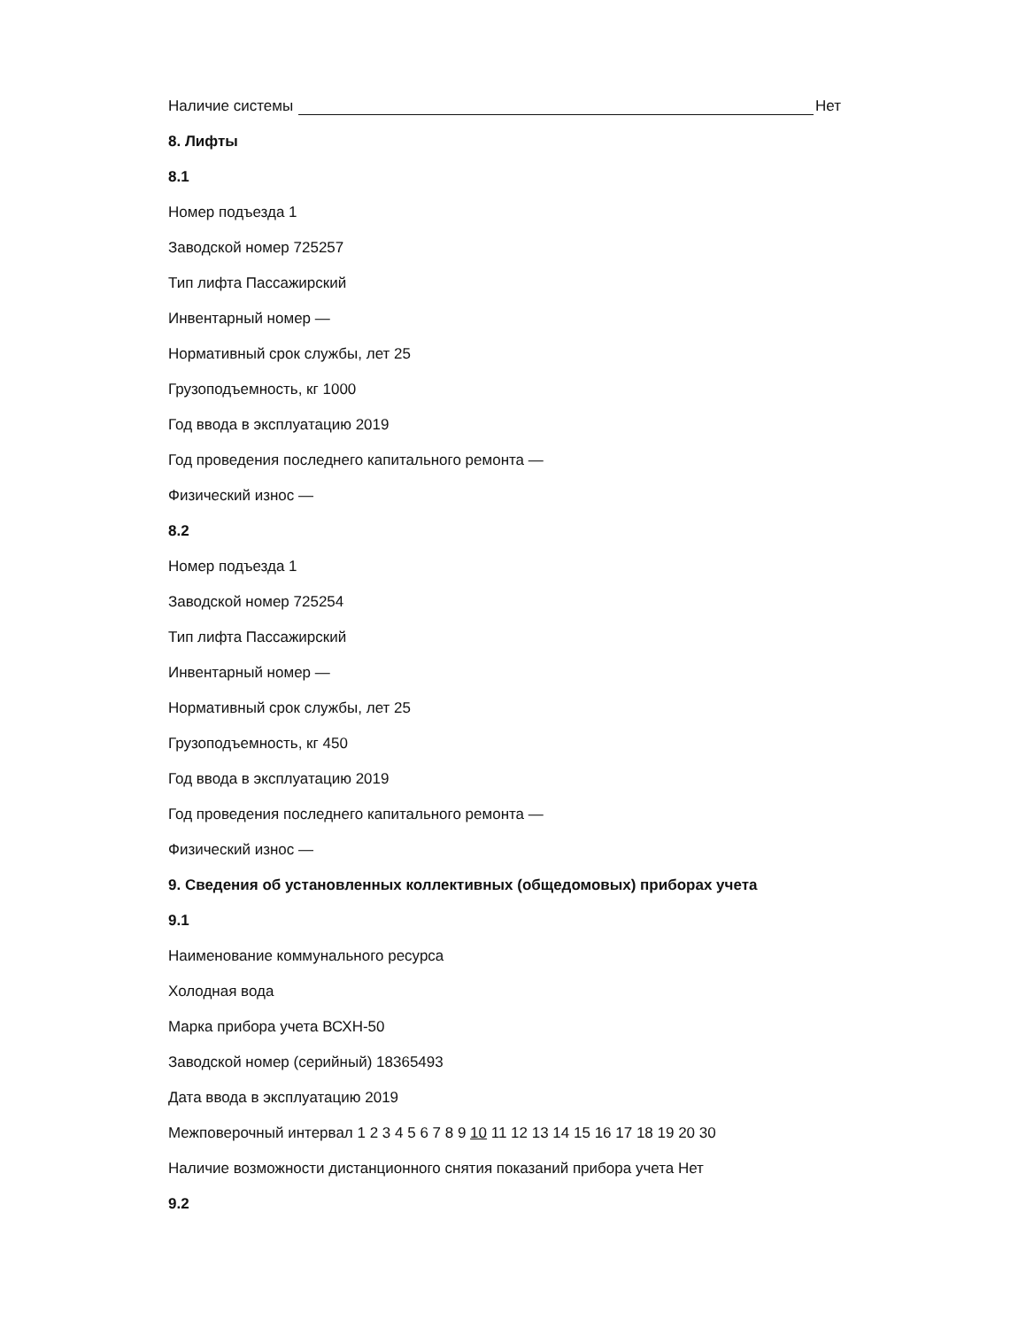Наличие системы Нет
8. Лифты
8.1
Номер подъезда 1
Заводской номер 725257
Тип лифта Пассажирский
Инвентарный номер —
Нормативный срок службы, лет 25
Грузоподъемность, кг 1000
Год ввода в эксплуатацию 2019
Год проведения последнего капитального ремонта —
Физический износ —
8.2
Номер подъезда 1
Заводской номер 725254
Тип лифта Пассажирский
Инвентарный номер —
Нормативный срок службы, лет 25
Грузоподъемность, кг 450
Год ввода в эксплуатацию 2019
Год проведения последнего капитального ремонта —
Физический износ —
9. Сведения об установленных коллективных (общедомовых) приборах учета
9.1
Наименование коммунального ресурса
Холодная вода
Марка прибора учета ВСХН-50
Заводской номер (серийный) 18365493
Дата ввода в эксплуатацию 2019
Межповерочный интервал 1 2 3 4 5 6 7 8 9 10 11 12 13 14 15 16 17 18 19 20 30
Наличие возможности дистанционного снятия показаний прибора учета Нет
9.2